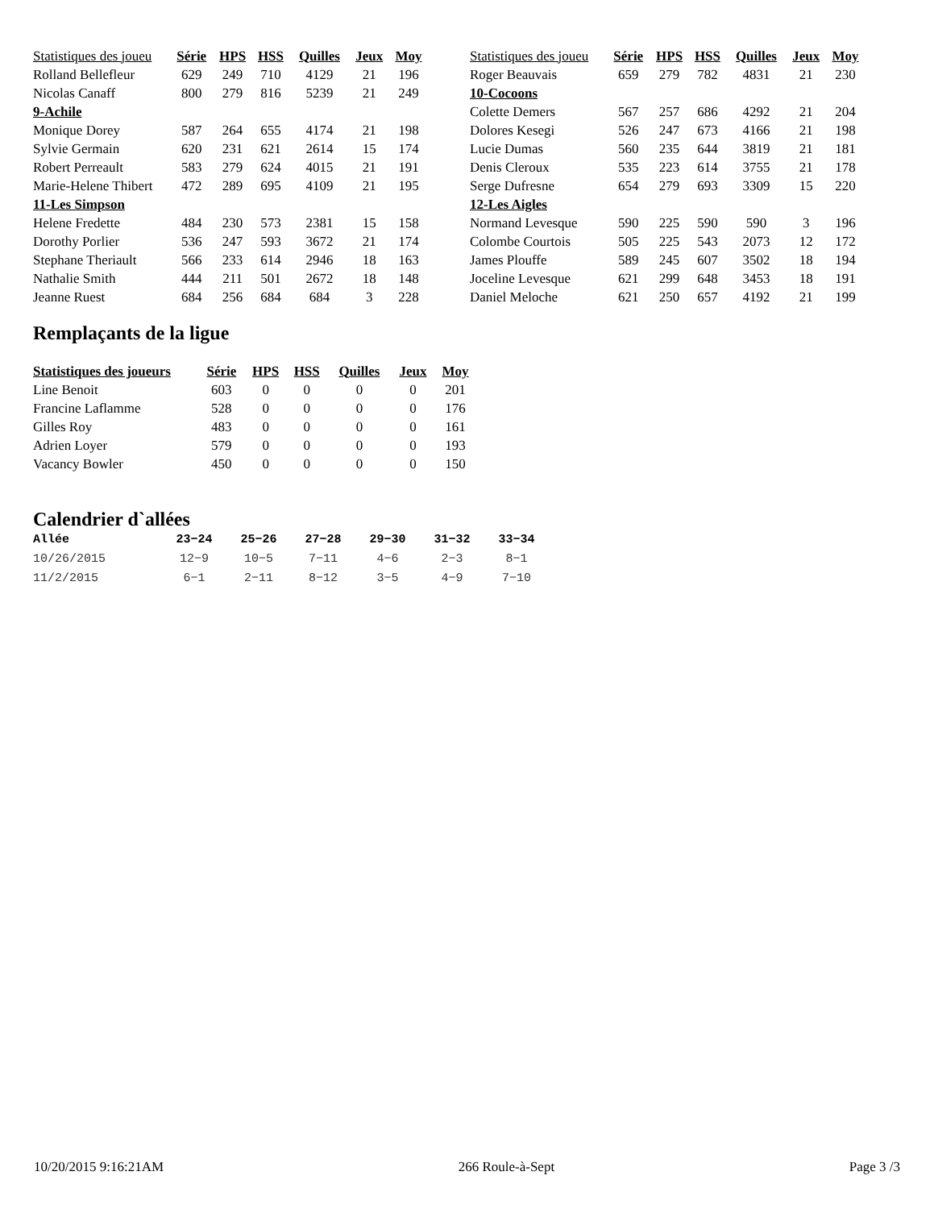| Statistiques des joueu | Série | HPS | HSS | Quilles | Jeux | Moy |
| --- | --- | --- | --- | --- | --- | --- |
| Rolland Bellefleur | 629 | 249 | 710 | 4129 | 21 | 196 |
| Nicolas Canaff | 800 | 279 | 816 | 5239 | 21 | 249 |
| 9-Achile | | | | | | |
| Monique Dorey | 587 | 264 | 655 | 4174 | 21 | 198 |
| Sylvie Germain | 620 | 231 | 621 | 2614 | 15 | 174 |
| Robert Perreault | 583 | 279 | 624 | 4015 | 21 | 191 |
| Marie-Helene Thibert | 472 | 289 | 695 | 4109 | 21 | 195 |
| 11-Les Simpson | | | | | | |
| Helene Fredette | 484 | 230 | 573 | 2381 | 15 | 158 |
| Dorothy Porlier | 536 | 247 | 593 | 3672 | 21 | 174 |
| Stephane Theriault | 566 | 233 | 614 | 2946 | 18 | 163 |
| Nathalie Smith | 444 | 211 | 501 | 2672 | 18 | 148 |
| Jeanne Ruest | 684 | 256 | 684 | 684 | 3 | 228 |
| Statistiques des joueu | Série | HPS | HSS | Quilles | Jeux | Moy |
| --- | --- | --- | --- | --- | --- | --- |
| Roger Beauvais | 659 | 279 | 782 | 4831 | 21 | 230 |
| 10-Cocoons | | | | | | |
| Colette Demers | 567 | 257 | 686 | 4292 | 21 | 204 |
| Dolores Kesegi | 526 | 247 | 673 | 4166 | 21 | 198 |
| Lucie Dumas | 560 | 235 | 644 | 3819 | 21 | 181 |
| Denis Cleroux | 535 | 223 | 614 | 3755 | 21 | 178 |
| Serge Dufresne | 654 | 279 | 693 | 3309 | 15 | 220 |
| 12-Les Aigles | | | | | | |
| Normand Levesque | 590 | 225 | 590 | 590 | 3 | 196 |
| Colombe Courtois | 505 | 225 | 543 | 2073 | 12 | 172 |
| James Plouffe | 589 | 245 | 607 | 3502 | 18 | 194 |
| Joceline Levesque | 621 | 299 | 648 | 3453 | 18 | 191 |
| Daniel Meloche | 621 | 250 | 657 | 4192 | 21 | 199 |
Remplaçants de la ligue
| Statistiques des joueurs | Série | HPS | HSS | Quilles | Jeux | Moy |
| --- | --- | --- | --- | --- | --- | --- |
| Line Benoit | 603 | 0 | 0 | 0 | 0 | 201 |
| Francine Laflamme | 528 | 0 | 0 | 0 | 0 | 176 |
| Gilles Roy | 483 | 0 | 0 | 0 | 0 | 161 |
| Adrien Loyer | 579 | 0 | 0 | 0 | 0 | 193 |
| Vacancy Bowler | 450 | 0 | 0 | 0 | 0 | 150 |
Calendrier d`allées
| Allée | 23−24 | 25−26 | 27−28 | 29−30 | 31−32 | 33−34 |
| --- | --- | --- | --- | --- | --- | --- |
| 10/26/2015 | 12−9 | 10−5 | 7−11 | 4−6 | 2−3 | 8−1 |
| 11/2/2015 | 6−1 | 2−11 | 8−12 | 3−5 | 4−9 | 7−10 |
10/20/2015 9:16:21AM 266 Roule-à-Sept Page 3 /3